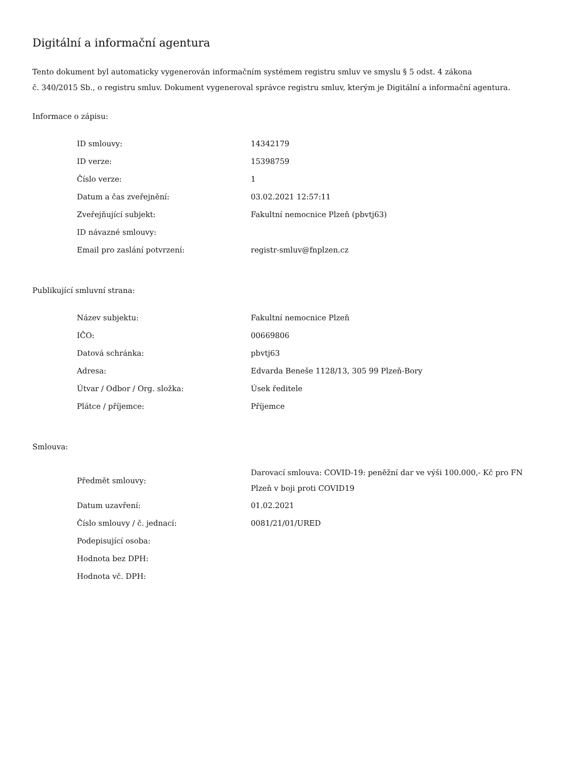Digitální a informační agentura
Tento dokument byl automaticky vygenerován informačním systémem registru smluv ve smyslu § 5 odst. 4 zákona
č. 340/2015 Sb., o registru smluv. Dokument vygeneroval správce registru smluv, kterým je Digitální a informační agentura.
Informace o zápisu:
| ID smlouvy: | 14342179 |
| ID verze: | 15398759 |
| Číslo verze: | 1 |
| Datum a čas zveřejnění: | 03.02.2021 12:57:11 |
| Zveřejňující subjekt: | Fakultní nemocnice Plzeň (pbvtj63) |
| ID návazné smlouvy: | |
| Email pro zaslání potvrzení: | registr-smluv@fnplzen.cz |
Publikující smluvní strana:
| Název subjektu: | Fakultní nemocnice Plzeň |
| IČO: | 00669806 |
| Datová schránka: | pbvtj63 |
| Adresa: | Edvarda Beneše 1128/13, 305 99 Plzeň-Bory |
| Útvar / Odbor / Org. složka: | Úsek ředitele |
| Plátce / příjemce: | Příjemce |
Smlouva:
| Předmět smlouvy: | Darovací smlouva: COVID-19: peněžní dar ve výši 100.000,- Kč pro FN Plzeň v boji proti COVID19 |
| Datum uzavření: | 01.02.2021 |
| Číslo smlouvy / č. jednací: | 0081/21/01/URED |
| Podepisující osoba: | |
| Hodnota bez DPH: | |
| Hodnota vč. DPH: | |